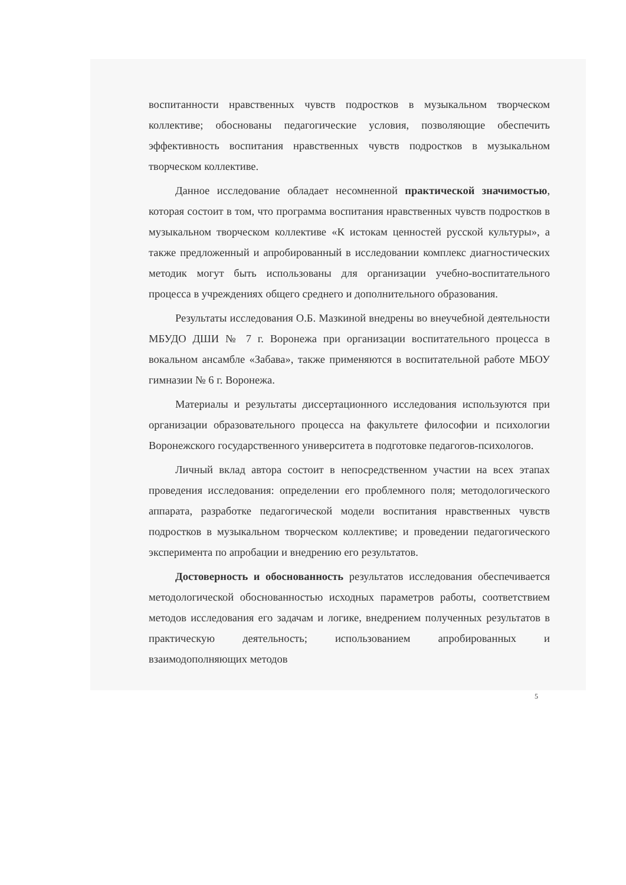воспитанности нравственных чувств подростков в музыкальном творческом коллективе; обоснованы педагогические условия, позволяющие обеспечить эффективность воспитания нравственных чувств подростков в музыкальном творческом коллективе.
Данное исследование обладает несомненной практической значимостью, которая состоит в том, что программа воспитания нравственных чувств подростков в музыкальном творческом коллективе «К истокам ценностей русской культуры», а также предложенный и апробированный в исследовании комплекс диагностических методик могут быть использованы для организации учебно-воспитательного процесса в учреждениях общего среднего и дополнительного образования.
Результаты исследования О.Б. Мазкиной внедрены во внеучебной деятельности МБУДО ДШИ № 7 г. Воронежа при организации воспитательного процесса в вокальном ансамбле «Забава», также применяются в воспитательной работе МБОУ гимназии № 6 г. Воронежа.
Материалы и результаты диссертационного исследования используются при организации образовательного процесса на факультете философии и психологии Воронежского государственного университета в подготовке педагогов-психологов.
Личный вклад автора состоит в непосредственном участии на всех этапах проведения исследования: определении его проблемного поля; методологического аппарата, разработке педагогической модели воспитания нравственных чувств подростков в музыкальном творческом коллективе; и проведении педагогического эксперимента по апробации и внедрению его результатов.
Достоверность и обоснованность результатов исследования обеспечивается методологической обоснованностью исходных параметров работы, соответствием методов исследования его задачам и логике, внедрением полученных результатов в практическую деятельность; использованием апробированных и взаимодополняющих методов
5